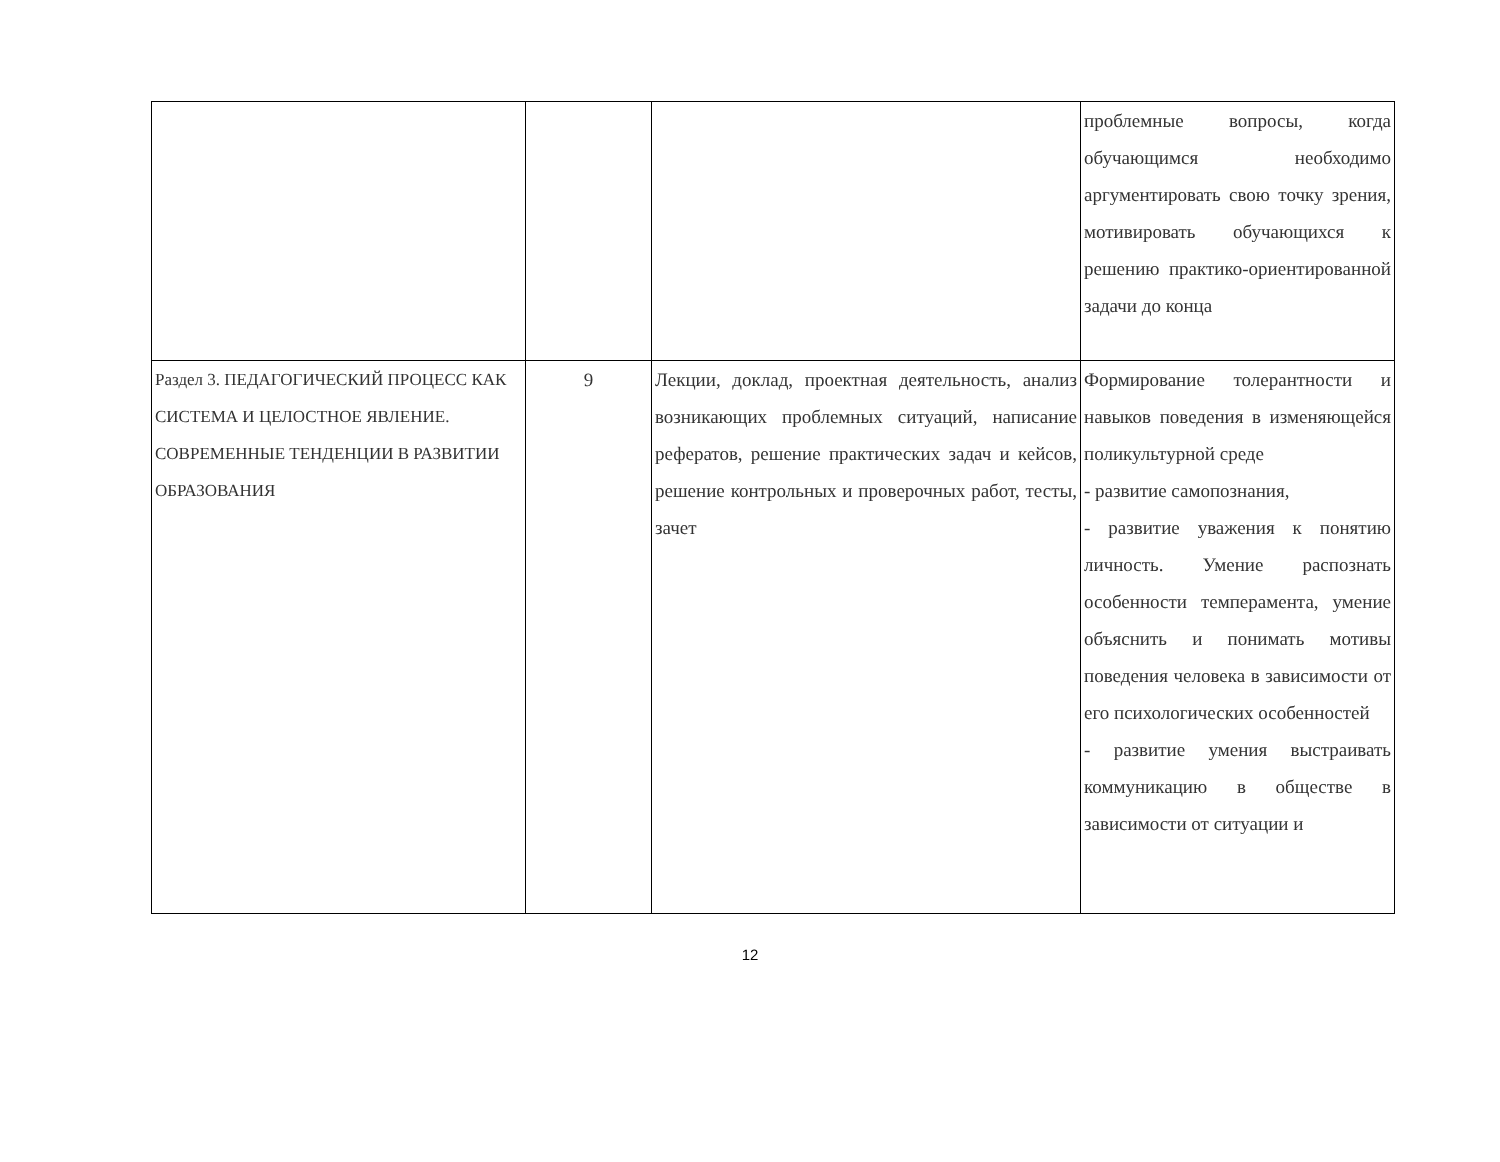| | | | проблемные вопросы, когда обучающимся необходимо аргументировать свою точку зрения, мотивировать обучающихся к решению практико-ориентированной задачи до конца |
| Раздел 3. ПЕДАГОГИЧЕСКИЙ ПРОЦЕСС КАК СИСТЕМА И ЦЕЛОСТНОЕ ЯВЛЕНИЕ. СОВРЕМЕННЫЕ ТЕНДЕНЦИИ В РАЗВИТИИ ОБРАЗОВАНИЯ | 9 | Лекции, доклад, проектная деятельность, анализ возникающих проблемных ситуаций, написание рефератов, решение практических задач и кейсов, решение контрольных и проверочных работ, тесты, зачет | Формирование толерантности и навыков поведения в изменяющейся поликультурной среде - развитие самопознания, - развитие уважения к понятию личность. Умение распознать особенности темперамента, умение объяснить и понимать мотивы поведения человека в зависимости от его психологических особенностей - развитие умения выстраивать коммуникацию в обществе в зависимости от ситуации и |
12